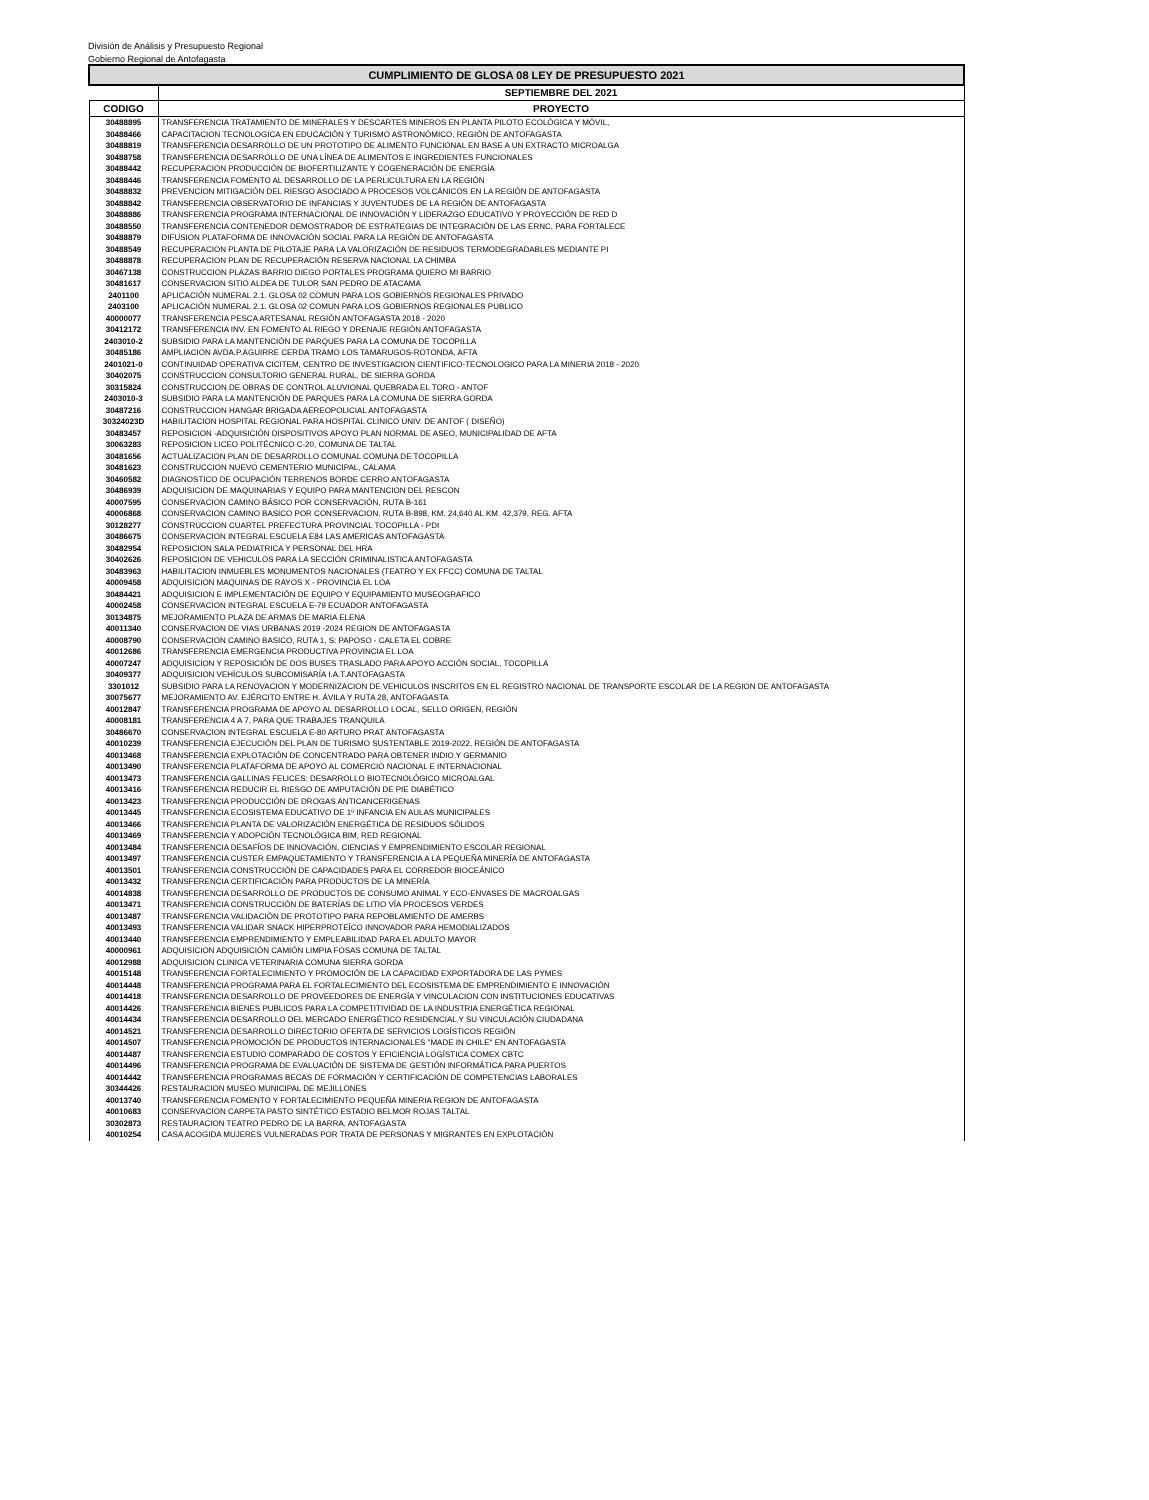División de Análisis y Presupuesto Regional
Gobierno Regional de Antofagasta
| CUMPLIMIENTO DE GLOSA 08 LEY DE PRESUPUESTO 2021 | |
| | SEPTIEMBRE DEL 2021 |
| CODIGO | PROYECTO |
| 30488895 | TRANSFERENCIA TRATAMIENTO DE MINERALES Y DESCARTES MINEROS EN PLANTA PILOTO ECOLÓGICA Y MÓVIL, |
| 30488466 | CAPACITACION TECNOLOGICA EN EDUCACIÓN Y TURISMO ASTRONÓMICO, REGIÓN DE ANTOFAGASTA |
| 30488819 | TRANSFERENCIA DESARROLLO DE UN PROTOTIPO DE ALIMENTO FUNCIONAL EN BASE A UN EXTRACTO MICROALGA |
| 30488758 | TRANSFERENCIA DESARROLLO DE UNA LÍNEA DE ALIMENTOS E INGREDIENTES FUNCIONALES |
| 30488442 | RECUPERACION PRODUCCIÓN DE BIOFERTILIZANTE Y COGENERACIÓN DE ENERGÍA |
| 30488446 | TRANSFERENCIA FOMENTO AL DESARROLLO DE LA PERLICULTURA EN LA REGIÓN |
| 30488832 | PREVENCION MITIGACIÓN DEL RIESGO ASOCIADO A PROCESOS VOLCÁNICOS EN LA REGIÓN DE ANTOFAGASTA |
| 30488842 | TRANSFERENCIA OBSERVATORIO DE INFANCIAS Y JUVENTUDES DE LA REGIÓN DE ANTOFAGASTA |
| 30488886 | TRANSFERENCIA PROGRAMA INTERNACIONAL DE INNOVACIÓN Y LIDERAZGO EDUCATIVO Y PROYECCIÓN DE RED D |
| 30488550 | TRANSFERENCIA CONTENEDOR DEMOSTRADOR DE ESTRATEGIAS DE INTEGRACIÓN DE LAS ERNC, PARA FORTALECE |
| 30488879 | DIFUSION PLATAFORMA DE INNOVACIÓN SOCIAL PARA LA REGIÓN DE ANTOFAGASTA |
| 30488549 | RECUPERACION PLANTA DE PILOTAJE PARA LA VALORIZACIÓN DE RESIDUOS TERMODEGRADABLES MEDIANTE PI |
| 30488878 | RECUPERACION PLAN DE RECUPERACIÓN RESERVA NACIONAL LA CHIMBA |
| 30467138 | CONSTRUCCION PLAZAS BARRIO DIEGO PORTALES PROGRAMA QUIERO MI BARRIO |
| 30481617 | CONSERVACION SITIO ALDEA DE TULOR SAN PEDRO DE ATACAMA |
| 2401100 | APLICACIÓN NUMERAL 2.1. GLOSA 02 COMUN PARA LOS GOBIERNOS REGIONALES PRIVADO |
| 2403100 | APLICACIÓN NUMERAL 2.1. GLOSA 02 COMUN PARA LOS GOBIERNOS REGIONALES PUBLICO |
| 40000077 | TRANSFERENCIA PESCA ARTESANAL REGIÓN ANTOFAGASTA 2018 - 2020 |
| 30412172 | TRANSFERENCIA INV. EN FOMENTO AL RIEGO Y DRENAJE REGIÓN ANTOFAGASTA |
| 2403010-2 | SUBSIDIO PARA LA MANTENCIÓN DE PARQUES PARA LA COMUNA DE TOCOPILLA |
| 30485186 | AMPLIACION AVDA.P.AGUIRRE CERDA TRAMO LOS TAMARUGOS-ROTONDA, AFTA |
| 2401021-0 | CONTINUIDAD OPERATIVA CICITEM, CENTRO DE INVESTIGACION CIENTIFICO-TECNOLOGICO PARA LA MINERIA 2018 - 2020 |
| 30402075 | CONSTRUCCION CONSULTORIO GENERAL RURAL, DE SIERRA GORDA |
| 30315824 | CONSTRUCCION DE OBRAS DE CONTROL ALUVIONAL QUEBRADA EL TORO - ANTOF |
| 2403010-3 | SUBSIDIO PARA LA MANTENCIÓN DE PARQUES PARA LA COMUNA DE SIERRA GORDA |
| 30487216 | CONSTRUCCION HANGAR BRIGADA AEREOPOLICIAL ANTOFAGASTA |
| 30324023D | HABILITACION HOSPITAL REGIONAL PARA HOSPITAL CLINICO UNIV. DE ANTOF ( DISEÑO) |
| 30483457 | REPOSICION -ADQUISICIÓN DISPOSITIVOS APOYO PLAN NORMAL DE ASEO, MUNICIPALIDAD DE AFTA |
| 30063283 | REPOSICION LICEO POLITÉCNICO C-20, COMUNA DE TALTAL |
| 30481656 | ACTUALIZACION PLAN DE DESARROLLO COMUNAL COMUNA DE TOCOPILLA |
| 30481623 | CONSTRUCCION NUEVO CEMENTERIO MUNICIPAL, CALAMA |
| 30460582 | DIAGNOSTICO DE OCUPACIÓN TERRENOS BORDE CERRO ANTOFAGASTA |
| 30486939 | ADQUISICION DE MAQUINARIAS Y EQUIPO PARA MANTENCION DEL RESCON |
| 40007595 | CONSERVACION CAMINO BÁSICO POR CONSERVACIÓN, RUTA B-161 |
| 40006868 | CONSERVACION CAMINO BASICO POR CONSERVACION, RUTA B-898, KM. 24,640 AL KM. 42,379, REG. AFTA |
| 30128277 | CONSTRUCCION CUARTEL PREFECTURA PROVINCIAL TOCOPILLA - PDI |
| 30486675 | CONSERVACION INTEGRAL ESCUELA E84 LAS AMERICAS ANTOFAGASTA |
| 30482954 | REPOSICION SALA PEDIATRICA Y PERSONAL DEL HRA |
| 30402626 | REPOSICION DE VEHICULOS PARA LA SECCIÓN CRIMINALISTICA ANTOFAGASTA |
| 30483963 | HABILITACION INMUEBLES MONUMENTOS NACIONALES (TEATRO Y EX FFCC) COMUNA DE TALTAL |
| 40009458 | ADQUISICION MAQUINAS DE RAYOS X - PROVINCIA EL LOA |
| 30484421 | ADQUISICION E IMPLEMENTACIÓN DE EQUIPO Y EQUIPAMIENTO MUSEOGRAFICO |
| 40002458 | CONSERVACION INTEGRAL ESCUELA E-79 ECUADOR ANTOFAGASTA |
| 30134875 | MEJORAMIENTO PLAZA DE ARMAS DE MARIA ELENA |
| 40011340 | CONSERVACION DE VIAS URBANAS 2019 -2024 REGION DE ANTOFAGASTA |
| 40008790 | CONSERVACION CAMINO BASICO, RUTA 1, S: PAPOSO - CALETA EL COBRE |
| 40012686 | TRANSFERENCIA EMERGENCIA PRODUCTIVA PROVINCIA EL LOA |
| 40007247 | ADQUISICION Y REPOSICIÓN DE DOS BUSES TRASLADO PARA APOYO ACCIÓN SOCIAL, TOCOPILLA |
| 30409377 | ADQUISICION VEHÍCULOS SUBCOMISARÍA I.A.T.ANTOFAGASTA |
| 3301012 | SUBSIDIO PARA LA RENOVACION Y MODERNIZACION DE VEHICULOS INSCRITOS EN EL REGISTRO NACIONAL DE TRANSPORTE ESCOLAR DE LA REGION DE ANTOFAGASTA |
| 30075677 | MEJORAMIENTO AV. EJÉRCITO ENTRE H. ÁVILA Y RUTA 28, ANTOFAGASTA |
| 40012847 | TRANSFERENCIA PROGRAMA DE APOYO AL DESARROLLO LOCAL, SELLO ORIGEN, REGIÓN |
| 40008181 | TRANSFERENCIA 4 A 7, PARA QUE TRABAJES TRANQUILA |
| 30486670 | CONSERVACION INTEGRAL ESCUELA E-80 ARTURO PRAT ANTOFAGASTA |
| 40010239 | TRANSFERENCIA EJECUCIÓN DEL PLAN DE TURISMO SUSTENTABLE 2019-2022, REGIÓN DE ANTOFAGASTA |
| 40013468 | TRANSFERENCIA EXPLOTACIÓN DE CONCENTRADO PARA OBTENER INDIO Y GERMANIO |
| 40013490 | TRANSFERENCIA PLATAFORMA DE APOYO AL COMERCIO NACIONAL E INTERNACIONAL |
| 40013473 | TRANSFERENCIA GALLINAS FELICES: DESARROLLO BIOTECNOLÓGICO MICROALGAL |
| 40013416 | TRANSFERENCIA REDUCIR EL RIESGO DE AMPUTACIÓN DE PIE DIABÉTICO |
| 40013423 | TRANSFERENCIA PRODUCCIÓN DE DROGAS ANTICANCERIGENAS |
| 40013445 | TRANSFERENCIA ECOSISTEMA EDUCATIVO DE 1º INFANCIA EN AULAS MUNICIPALES |
| 40013466 | TRANSFERENCIA PLANTA DE VALORIZACIÓN ENERGÉTICA DE RESIDUOS SÓLIDOS |
| 40013469 | TRANSFERENCIA Y ADOPCIÓN TECNOLÓGICA BIM, RED REGIONAL |
| 40013484 | TRANSFERENCIA DESAFÍOS DE INNOVACIÓN, CIENCIAS Y EMPRENDIMIENTO ESCOLAR REGIONAL |
| 40013497 | TRANSFERENCIA CUSTER EMPAQUETAMIENTO Y TRANSFERENCIA A LA PEQUEÑA MINERÍA DE ANTOFAGASTA |
| 40013501 | TRANSFERENCIA CONSTRUCCIÓN DE CAPACIDADES PARA EL CORREDOR BIOCEÁNICO |
| 40013432 | TRANSFERENCIA CERTIFICACIÓN PARA PRODUCTOS DE LA MINERÍA |
| 40014838 | TRANSFERENCIA DESARROLLO DE PRODUCTOS DE CONSUMO ANIMAL Y ECO-ENVASES DE MACROALGAS |
| 40013471 | TRANSFERENCIA CONSTRUCCIÓN DE BATERÍAS DE LITIO VÍA PROCESOS VERDES |
| 40013487 | TRANSFERENCIA VALIDACIÓN DE PROTOTIPO PARA REPOBLAMIENTO DE AMERBS |
| 40013493 | TRANSFERENCIA VALIDAR SNACK HIPERPROTEÍCO INNOVADOR PARA HEMODIALIZADOS |
| 40013440 | TRANSFERENCIA EMPRENDIMIENTO Y EMPLEABILIDAD PARA EL ADULTO MAYOR |
| 40000961 | ADQUISICION ADQUISICIÓN CAMIÓN LIMPIA FOSAS COMUNA DE TALTAL |
| 40012988 | ADQUISICION CLINICA VETERINARIA COMUNA SIERRA GORDA |
| 40015148 | TRANSFERENCIA FORTALECIMIENTO Y PROMOCIÓN DE LA CAPACIDAD EXPORTADORA DE LAS PYMES |
| 40014448 | TRANSFERENCIA PROGRAMA PARA EL FORTALECIMIENTO DEL ECOSISTEMA DE EMPRENDIMIENTO E INNOVACIÓN |
| 40014418 | TRANSFERENCIA DESARROLLO DE PROVEEDORES DE ENERGÍA Y VINCULACION CON INSTITUCIONES EDUCATIVAS |
| 40014426 | TRANSFERENCIA BIENES PUBLICOS PARA LA COMPETITIVIDAD DE LA INDUSTRIA ENERGÉTICA REGIONAL |
| 40014434 | TRANSFERENCIA DESARROLLO DEL MERCADO ENERGÉTICO RESIDENCIAL Y SU VINCULACIÓN CIUDADANA |
| 40014521 | TRANSFERENCIA DESARROLLO DIRECTORIO OFERTA DE SERVICIOS LOGÍSTICOS REGIÓN |
| 40014507 | TRANSFERENCIA PROMOCIÓN DE PRODUCTOS INTERNACIONALES "MADE IN CHILE" EN ANTOFAGASTA |
| 40014487 | TRANSFERENCIA ESTUDIO COMPARADO DE COSTOS Y EFICIENCIA LOGÍSTICA COMEX CBTC |
| 40014496 | TRANSFERENCIA PROGRAMA DE EVALUACIÓN DE SISTEMA DE GESTIÓN INFORMÁTICA PARA PUERTOS |
| 40014442 | TRANSFERENCIA PROGRAMAS BECAS DE FORMACIÓN Y CERTIFICACIÓN DE COMPETENCIAS LABORALES |
| 30344426 | RESTAURACION MUSEO MUNICIPAL DE MEJILLONES |
| 40013740 | TRANSFERENCIA FOMENTO Y FORTALECIMIENTO PEQUEÑA MINERIA REGION DE ANTOFAGASTA |
| 40010683 | CONSERVACION CARPETA PASTO SINTÉTICO ESTADIO BELMOR ROJAS TALTAL |
| 30302873 | RESTAURACION TEATRO PEDRO DE LA BARRA, ANTOFAGASTA |
| 40010254 | CASA ACOGIDA MUJERES VULNERADAS POR TRATA DE PERSONAS Y MIGRANTES EN EXPLOTACIÓN |